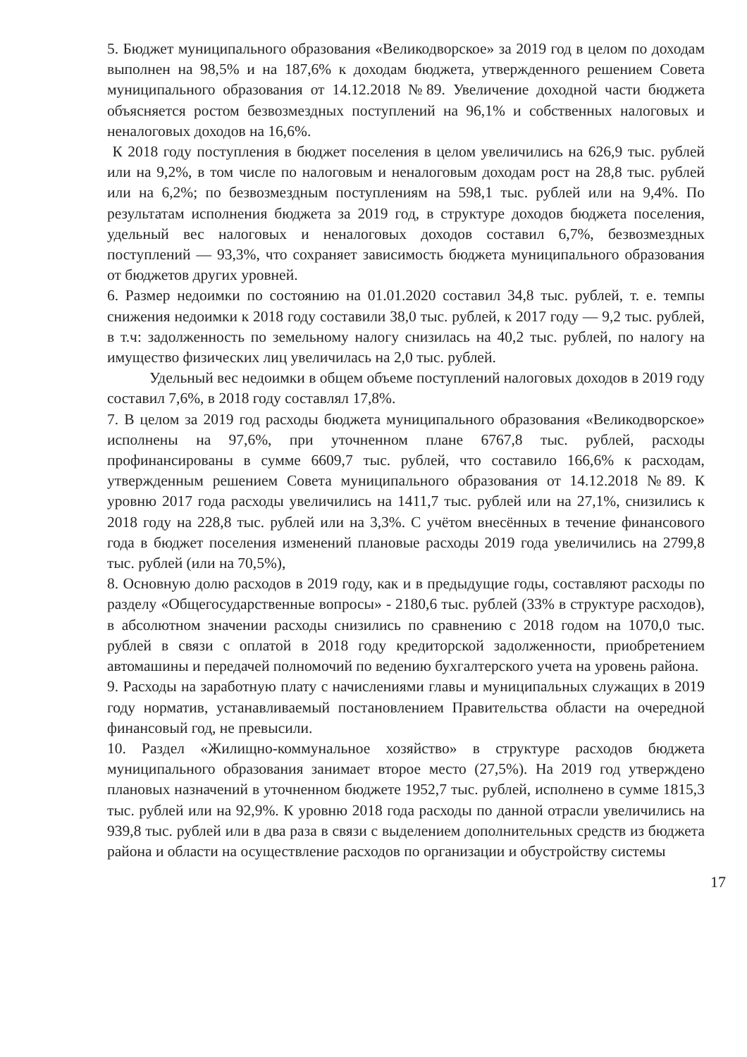5. Бюджет муниципального образования «Великодворское» за 2019 год в целом по доходам выполнен на 98,5% и на 187,6% к доходам бюджета, утвержденного решением Совета муниципального образования от 14.12.2018 №89. Увеличение доходной части бюджета объясняется ростом безвозмездных поступлений на 96,1% и собственных налоговых и неналоговых доходов на 16,6%.
К 2018 году поступления в бюджет поселения в целом увеличились на 626,9 тыс. рублей или на 9,2%, в том числе по налоговым и неналоговым доходам рост на 28,8 тыс. рублей или на 6,2%; по безвозмездным поступлениям на 598,1 тыс. рублей или на 9,4%. По результатам исполнения бюджета за 2019 год, в структуре доходов бюджета поселения, удельный вес налоговых и неналоговых доходов составил 6,7%, безвозмездных поступлений — 93,3%, что сохраняет зависимость бюджета муниципального образования от бюджетов других уровней.
6. Размер недоимки по состоянию на 01.01.2020 составил 34,8 тыс. рублей, т. е. темпы снижения недоимки к 2018 году составили 38,0 тыс. рублей, к 2017 году — 9,2 тыс. рублей, в т.ч: задолженность по земельному налогу снизилась на 40,2 тыс. рублей, по налогу на имущество физических лиц увеличилась на 2,0 тыс. рублей.
Удельный вес недоимки в общем объеме поступлений налоговых доходов в 2019 году составил 7,6%, в 2018 году составлял 17,8%.
7. В целом за 2019 год расходы бюджета муниципального образования «Великодворское» исполнены на 97,6%, при уточненном плане 6767,8 тыс. рублей, расходы профинансированы в сумме 6609,7 тыс. рублей, что составило 166,6% к расходам, утвержденным решением Совета муниципального образования от 14.12.2018 №89. К уровню 2017 года расходы увеличились на 1411,7 тыс. рублей или на 27,1%, снизились к 2018 году на 228,8 тыс. рублей или на 3,3%. С учётом внесённых в течение финансового года в бюджет поселения изменений плановые расходы 2019 года увеличились на 2799,8 тыс. рублей (или на 70,5%),
8. Основную долю расходов в 2019 году, как и в предыдущие годы, составляют расходы по разделу «Общегосударственные вопросы» - 2180,6 тыс. рублей (33% в структуре расходов), в абсолютном значении расходы снизились по сравнению с 2018 годом на 1070,0 тыс. рублей в связи с оплатой в 2018 году кредиторской задолженности, приобретением автомашины и передачей полномочий по ведению бухгалтерского учета на уровень района.
9. Расходы на заработную плату с начислениями главы и муниципальных служащих в 2019 году норматив, устанавливаемый постановлением Правительства области на очередной финансовый год, не превысили.
10. Раздел «Жилищно-коммунальное хозяйство» в структуре расходов бюджета муниципального образования занимает второе место (27,5%). На 2019 год утверждено плановых назначений в уточненном бюджете 1952,7 тыс. рублей, исполнено в сумме 1815,3 тыс. рублей или на 92,9%. К уровню 2018 года расходы по данной отрасли увеличились на 939,8 тыс. рублей или в два раза в связи с выделением дополнительных средств из бюджета района и области на осуществление расходов по организации и обустройству системы
17